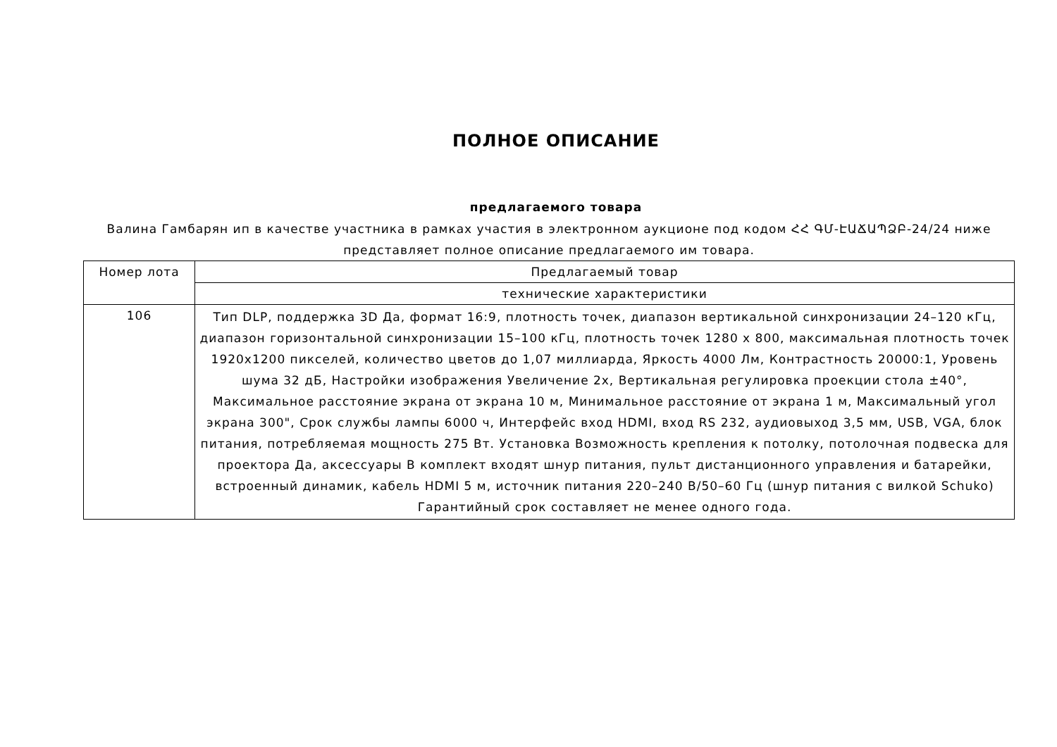ПОЛНОЕ ОПИСАНИЕ
предлагаемого товара
Валина Гамбарян ип в качестве участника в рамках участия в электронном аукционе под кодом ՀՀ ԳՄ-ԷԱՃԱՊՁԲ-24/24 ниже представляет полное описание предлагаемого им товара.
| Номер лота | Предлагаемый товар |
| --- | --- |
| | технические характеристики |
| 106 | Тип DLP, поддержка 3D Да, формат 16:9, плотность точек, диапазон вертикальной синхронизации 24–120 кГц, диапазон горизонтальной синхронизации 15–100 кГц, плотность точек 1280 x 800, максимальная плотность точек 1920x1200 пикселей, количество цветов до 1,07 миллиарда, Яркость 4000 Лм, Контрастность 20000:1, Уровень шума 32 дБ, Настройки изображения Увеличение 2x, Вертикальная регулировка проекции стола ±40°, Максимальное расстояние экрана от экрана 10 м, Минимальное расстояние от экрана 1 м, Максимальный угол экрана 300", Срок службы лампы 6000 ч, Интерфейс вход HDMI, вход RS 232, аудиовыход 3,5 мм, USB, VGA, блок питания, потребляемая мощность 275 Вт. Установка Возможность крепления к потолку, потолочная подвеска для проектора Да, аксессуары В комплект входят шнур питания, пульт дистанционного управления и батарейки, встроенный динамик, кабель HDMI 5 м, источник питания 220–240 В/50–60 Гц (шнур питания с вилкой Schuko) Гарантийный срок составляет не менее одного года. |